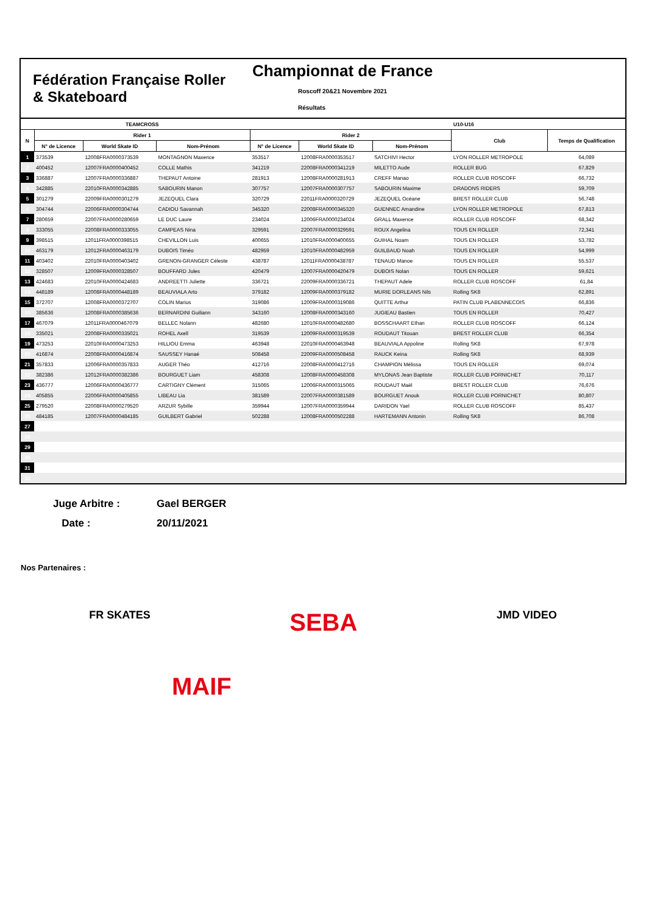Fédération Française Roller & Skateboard
Championnat de France
Roscoff 20&21 Novembre 2021
Résultats
| | TEAMCROSS | | | | | | U10-U16 | |
| --- | --- | --- | --- | --- | --- | --- | --- | --- |
| N | Rider 1 | | | Rider 2 | | | Club | Temps de Qualification |
| | N° de Licence | World Skate ID | Nom-Prénom | N° de Licence | World Skate ID | Nom-Prénom | | |
| 1 | 373539 | 12008FRA0000373539 | MONTAGNON Maxence | 353517 | 12008FRA0000353517 | SATCHIVI Hector | LYON ROLLER METROPOLE | 64,089 |
| 2 | 400452 | 12007FRA0000400452 | COLLE Mathis | 341219 | 22008FRA0000341219 | MILETTO Aude | ROLLER BUG | 67,829 |
| 3 | 336887 | 12007FRA0000336887 | THEPAUT Antoine | 281913 | 12008FRA0000281913 | CREFF Manao | ROLLER CLUB ROSCOFF | 66,732 |
| 4 | 342885 | 22010FRA0000342885 | SABOURIN Manon | 307757 | 12007FRA0000307757 | SABOURIN Maxime | DRADONS RIDERS | 59,709 |
| 5 | 301279 | 22009FRA0000301279 | JEZEQUEL Clara | 320729 | 22011FRA0000320729 | JEZEQUEL Océane | BREST ROLLER CLUB | 56,748 |
| 6 | 304744 | 22006FRA0000304744 | CADIOU Savannah | 345320 | 22008FRA0000345320 | GUENNEC Amandine | LYON ROLLER METROPOLE | 67,813 |
| 7 | 280659 | 22007FRA0000280659 | LE DUC Laure | 234024 | 12006FRA0000234024 | GRALL Maxence | ROLLER CLUB ROSCOFF | 68,342 |
| 8 | 333055 | 22008FRA0000333055 | CAMPEAS Nina | 329591 | 22007FRA0000329591 | ROUX Angelina | TOUS EN ROLLER | 72,341 |
| 9 | 398515 | 12011FRA0000398515 | CHEVILLON Luis | 400655 | 12010FRA0000400655 | GUIHAL Noam | TOUS EN ROLLER | 53,782 |
| 10 | 463179 | 12012FRA0000463179 | DUBOIS Timéo | 482959 | 12010FRA0000482959 | GUILBAUD Noah | TOUS EN ROLLER | 54,999 |
| 11 | 403402 | 22010FRA0000403402 | GRENON-GRANGER Céleste | 438787 | 12011FRA0000438787 | TENAUD Manoe | TOUS EN ROLLER | 55,537 |
| 12 | 328507 | 12009FRA0000328507 | BOUFFARD Jules | 420479 | 12007FRA0000420479 | DUBOIS Nolan | TOUS EN ROLLER | 59,621 |
| 13 | 424683 | 22010FRA0000424683 | ANDREETTI Juliette | 336721 | 22009FRA0000336721 | THEPAUT Adele | ROLLER CLUB ROSCOFF | 61,84 |
| 14 | 448189 | 12008FRA0000448189 | BEAUVIALA Arto | 379182 | 12009FRA0000379182 | MURIE DORLEANS Nils | Rolling SK8 | 62,891 |
| 15 | 372707 | 12008FRA0000372707 | COLIN Marius | 319086 | 12009FRA0000319086 | QUITTE Arthur | PATIN CLUB PLABENNECOIS | 66,836 |
| 16 | 385636 | 12008FRA0000385636 | BERNARDINI Guiliann | 343160 | 12008FRA0000343160 | JUGIEAU Bastien | TOUS EN ROLLER | 70,427 |
| 17 | 467079 | 12011FRA0000467079 | BELLEC Nolann | 482680 | 12010FRA0000482680 | BOSSCHAART Ethan | ROLLER CLUB ROSCOFF | 66,124 |
| 18 | 335021 | 22008FRA0000335021 | ROHEL Axell | 319539 | 12009FRA0000319539 | ROUDAUT Titouan | BREST ROLLER CLUB | 66,354 |
| 19 | 473253 | 22010FRA0000473253 | HILLIOU Emma | 463948 | 22010FRA0000463948 | BEAUVIALA Appoline | Rolling SK8 | 67,978 |
| 20 | 416874 | 22008FRA0000416874 | SAUSSEY Hanaé | 508458 | 22009FRA0000508458 | RAUCK Keina | Rolling SK8 | 68,939 |
| 21 | 357833 | 12006FRA0000357833 | AUGER Théo | 412716 | 22008FRA0000412716 | CHAMPION Mélissa | TOUS EN ROLLER | 69,074 |
| 22 | 382386 | 12012FRA0000382386 | BOURGUET Liam | 458308 | 12008FRA0000458308 | MYLONAS Jean Baptiste | ROLLER CLUB PORNICHET | 70,117 |
| 23 | 436777 | 12006FRA0000436777 | CARTIGNY Clément | 315065 | 12006FRA0000315065 | ROUDAUT Maël | BREST ROLLER CLUB | 76,676 |
| 24 | 405855 | 22006FRA0000405855 | LIBEAU Lia | 381589 | 22007FRA0000381589 | BOURGUET Anouk | ROLLER CLUB PORNICHET | 80,807 |
| 25 | 279520 | 22008FRA0000279520 | ARZUR Sybille | 359944 | 12007FRA0000359944 | DARIDON Yael | ROLLER CLUB ROSCOFF | 85,437 |
| 26 | 484185 | 12007FRA0000484185 | GUILBERT Gabriel | 502288 | 12008FRA0000502288 | HARTEMANN Antonin | Rolling SK8 | 86,708 |
| 27 | | | | | | | | |
| 28 | | | | | | | | |
| 29 | | | | | | | | |
| 30 | | | | | | | | |
| 31 | | | | | | | | |
| 32 | | | | | | | | |
Juge Arbitre : Gael BERGER
Date : 20/11/2021
Nos Partenaires :
FR SKATES SEBA JMD VIDEO
MAIF